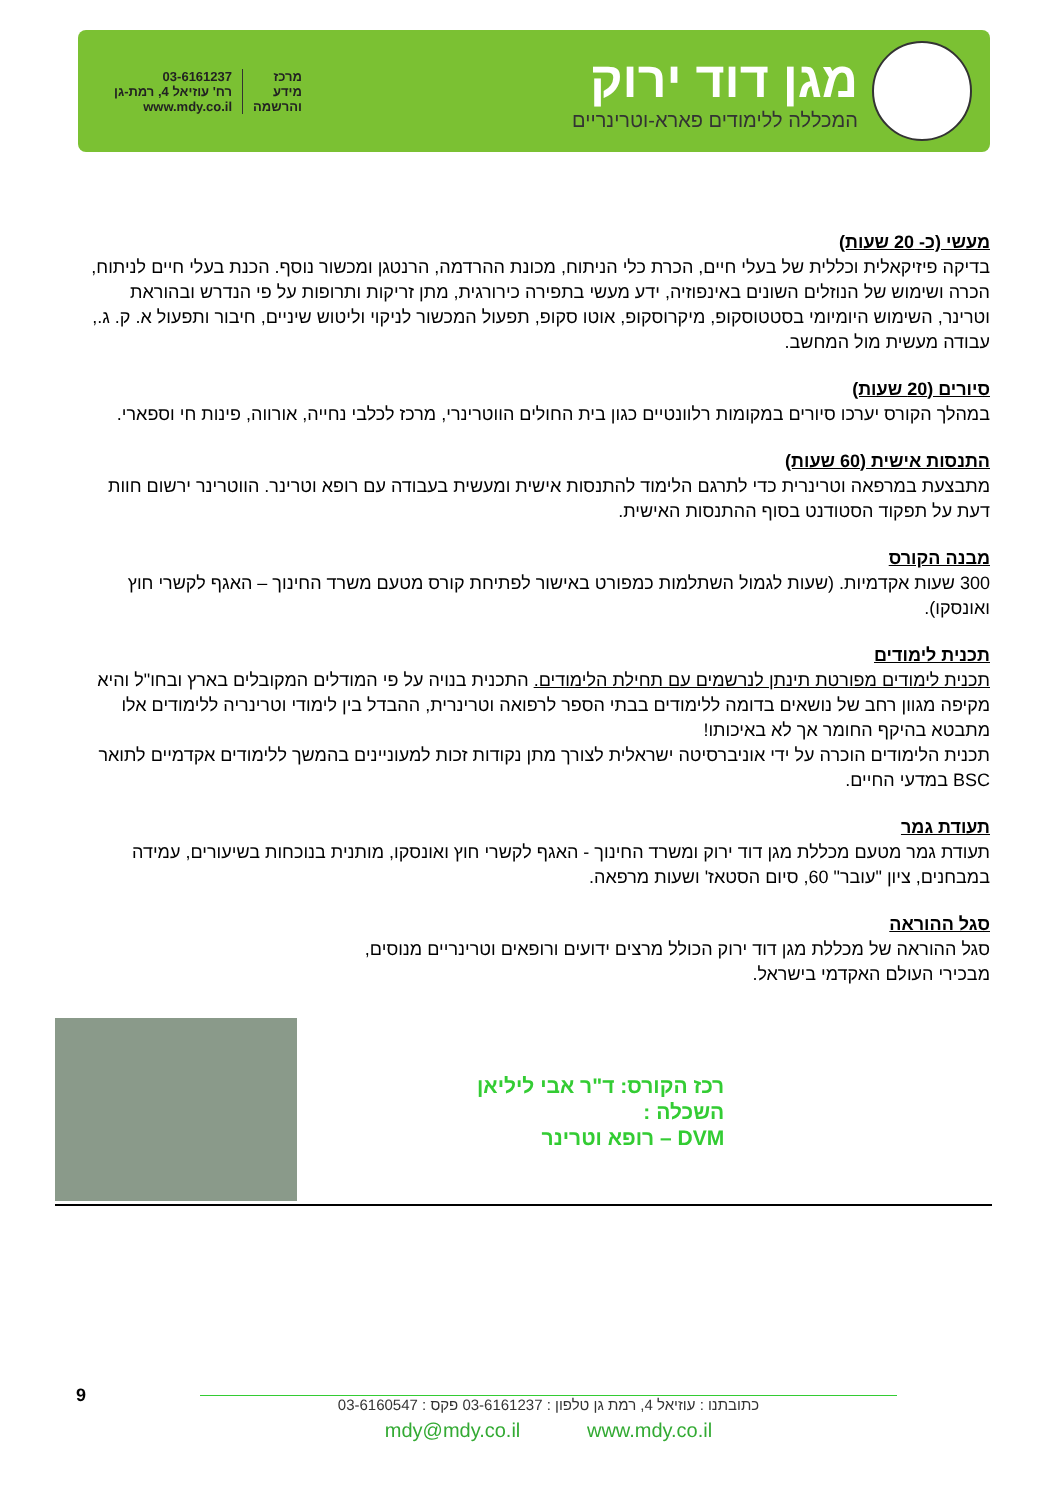מגן דוד ירוק
המכללה ללימודים פארא-וטרינריים
03-6161237
רח' עוזיאל 4, רמת-גן
www.mdy.co.il
מרכז
מידע
והרשמה
מעשי (כ- 20 שעות)
בדיקה פיזיקאלית וכללית של בעלי חיים, הכרת כלי הניתוח, מכונת ההרדמה, הרנטגן ומכשור נוסף. הכנת בעלי חיים לניתוח, הכרה ושימוש של הנוזלים השונים באינפוזיה, ידע מעשי בתפירה כירורגית, מתן זריקות ותרופות על פי הנדרש ובהוראת וטרינר, השימוש היומיומי בסטטוסקופ, מיקרוסקופ, אוטו סקופ, תפעול המכשור לניקוי וליטוש שיניים, חיבור ותפעול א. ק. ג., עבודה מעשית מול המחשב.
סיורים (20 שעות)
במהלך הקורס יערכו סיורים במקומות רלוונטיים כגון בית החולים הווטרינרי, מרכז לכלבי נחייה, אורווה, פינות חי וספארי.
התנסות אישית (60 שעות)
מתבצעת במרפאה וטרינרית כדי לתרגם הלימוד להתנסות אישית ומעשית בעבודה עם רופא וטרינר. הווטרינר ירשום חוות דעת על תפקוד הסטודנט בסוף ההתנסות האישית.
מבנה הקורס
300 שעות אקדמיות. (שעות לגמול השתלמות כמפורט באישור לפתיחת קורס מטעם משרד החינוך – האגף לקשרי חוץ ואונסקו).
תכנית לימודים
תכנית לימודים מפורטת תינתן לנרשמים עם תחילת הלימודים. התכנית בנויה על פי המודלים המקובלים בארץ ובחו"ל והיא מקיפה מגוון רחב של נושאים בדומה ללימודים בבתי הספר לרפואה וטרינרית, ההבדל בין לימודי וטרינריה ללימודים אלו מתבטא בהיקף החומר אך לא באיכותו!
תכנית הלימודים הוכרה על ידי אוניברסיטה ישראלית לצורך מתן נקודות זכות למעוניינים בהמשך ללימודים אקדמיים לתואר BSC במדעי החיים.
תעודת גמר
תעודת גמר מטעם מכללת מגן דוד ירוק ומשרד החינוך - האגף לקשרי חוץ ואונסקו, מותנית בנוכחות בשיעורים, עמידה במבחנים, ציון "עובר" 60, סיום הסטאז' ושעות מרפאה.
סגל ההוראה
סגל ההוראה של מכללת מגן דוד ירוק הכולל מרצים ידועים ורופאים וטרינריים מנוסים,
מבכירי העולם האקדמי בישראל.
רכז הקורס: ד"ר אבי ליליאן
השכלה :
DVM – רופא וטרינר
9
כתובתנו : עוזיאל 4, רמת גן טלפון : 03-6161237 פקס : 03-6160547
mdy@mdy.co.il www.mdy.co.il